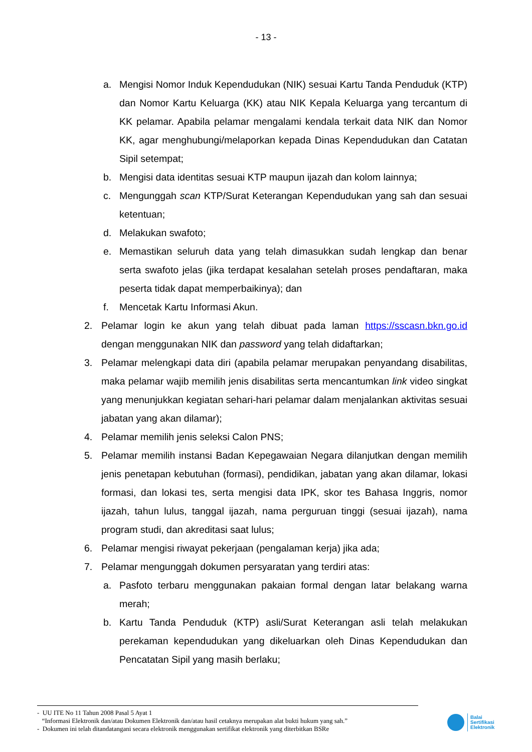- 13 -
a. Mengisi Nomor Induk Kependudukan (NIK) sesuai Kartu Tanda Penduduk (KTP) dan Nomor Kartu Keluarga (KK) atau NIK Kepala Keluarga yang tercantum di KK pelamar. Apabila pelamar mengalami kendala terkait data NIK dan Nomor KK, agar menghubungi/melaporkan kepada Dinas Kependudukan dan Catatan Sipil setempat;
b. Mengisi data identitas sesuai KTP maupun ijazah dan kolom lainnya;
c. Mengunggah scan KTP/Surat Keterangan Kependudukan yang sah dan sesuai ketentuan;
d. Melakukan swafoto;
e. Memastikan seluruh data yang telah dimasukkan sudah lengkap dan benar serta swafoto jelas (jika terdapat kesalahan setelah proses pendaftaran, maka peserta tidak dapat memperbaikinya); dan
f. Mencetak Kartu Informasi Akun.
2. Pelamar login ke akun yang telah dibuat pada laman https://sscasn.bkn.go.id dengan menggunakan NIK dan password yang telah didaftarkan;
3. Pelamar melengkapi data diri (apabila pelamar merupakan penyandang disabilitas, maka pelamar wajib memilih jenis disabilitas serta mencantumkan link video singkat yang menunjukkan kegiatan sehari-hari pelamar dalam menjalankan aktivitas sesuai jabatan yang akan dilamar);
4. Pelamar memilih jenis seleksi Calon PNS;
5. Pelamar memilih instansi Badan Kepegawaian Negara dilanjutkan dengan memilih jenis penetapan kebutuhan (formasi), pendidikan, jabatan yang akan dilamar, lokasi formasi, dan lokasi tes, serta mengisi data IPK, skor tes Bahasa Inggris, nomor ijazah, tahun lulus, tanggal ijazah, nama perguruan tinggi (sesuai ijazah), nama program studi, dan akreditasi saat lulus;
6. Pelamar mengisi riwayat pekerjaan (pengalaman kerja) jika ada;
7. Pelamar mengunggah dokumen persyaratan yang terdiri atas:
a. Pasfoto terbaru menggunakan pakaian formal dengan latar belakang warna merah;
b. Kartu Tanda Penduduk (KTP) asli/Surat Keterangan asli telah melakukan perekaman kependudukan yang dikeluarkan oleh Dinas Kependudukan dan Pencatatan Sipil yang masih berlaku;
- UU ITE No 11 Tahun 2008 Pasal 5 Ayat 1
“Informasi Elektronik dan/atau Dokumen Elektronik dan/atau hasil cetaknya merupakan alat bukti hukum yang sah.”
- Dokumen ini telah ditandatangani secara elektronik menggunakan sertifikat elektronik yang diterbitkan BSRe
Balai
Sertifikasi
Elektronik